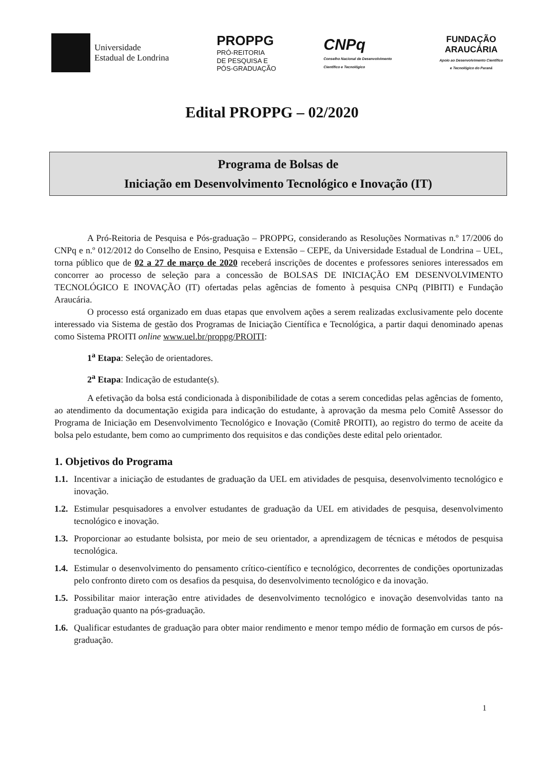Universidade
Estadual de Londrina
PROPPG
PRÓ-REITORIA
DE PESQUISA E
PÓS-GRADUAÇÃO
CNPq
Conselho Nacional de Desenvolvimento
Científico e Tecnológico
FUNDAÇÃO
ARAUCÁRIA
Apoio ao Desenvolvimento Científico
e Tecnológico do Paraná
Edital PROPPG – 02/2020
Programa de Bolsas de
Iniciação em Desenvolvimento Tecnológico e Inovação (IT)
A Pró-Reitoria de Pesquisa e Pós-graduação – PROPPG, considerando as Resoluções Normativas n.º 17/2006 do CNPq e n.º 012/2012 do Conselho de Ensino, Pesquisa e Extensão – CEPE, da Universidade Estadual de Londrina – UEL, torna público que de 02 a 27 de março de 2020 receberá inscrições de docentes e professores seniores interessados em concorrer ao processo de seleção para a concessão de BOLSAS DE INICIAÇÃO EM DESENVOLVIMENTO TECNOLÓGICO E INOVAÇÃO (IT) ofertadas pelas agências de fomento à pesquisa CNPq (PIBITI) e Fundação Araucária.
O processo está organizado em duas etapas que envolvem ações a serem realizadas exclusivamente pelo docente interessado via Sistema de gestão dos Programas de Iniciação Científica e Tecnológica, a partir daqui denominado apenas como Sistema PROITI online www.uel.br/proppg/PROITI:
1<sup>a</sup> Etapa: Seleção de orientadores.
2<sup>a</sup> Etapa: Indicação de estudante(s).
A efetivação da bolsa está condicionada à disponibilidade de cotas a serem concedidas pelas agências de fomento, ao atendimento da documentação exigida para indicação do estudante, à aprovação da mesma pelo Comitê Assessor do Programa de Iniciação em Desenvolvimento Tecnológico e Inovação (Comitê PROITI), ao registro do termo de aceite da bolsa pelo estudante, bem como ao cumprimento dos requisitos e das condições deste edital pelo orientador.
1. Objetivos do Programa
1.1. Incentivar a iniciação de estudantes de graduação da UEL em atividades de pesquisa, desenvolvimento tecnológico e inovação.
1.2. Estimular pesquisadores a envolver estudantes de graduação da UEL em atividades de pesquisa, desenvolvimento tecnológico e inovação.
1.3. Proporcionar ao estudante bolsista, por meio de seu orientador, a aprendizagem de técnicas e métodos de pesquisa tecnológica.
1.4. Estimular o desenvolvimento do pensamento crítico-científico e tecnológico, decorrentes de condições oportunizadas pelo confronto direto com os desafios da pesquisa, do desenvolvimento tecnológico e da inovação.
1.5. Possibilitar maior interação entre atividades de desenvolvimento tecnológico e inovação desenvolvidas tanto na graduação quanto na pós-graduação.
1.6. Qualificar estudantes de graduação para obter maior rendimento e menor tempo médio de formação em cursos de pós-graduação.
1